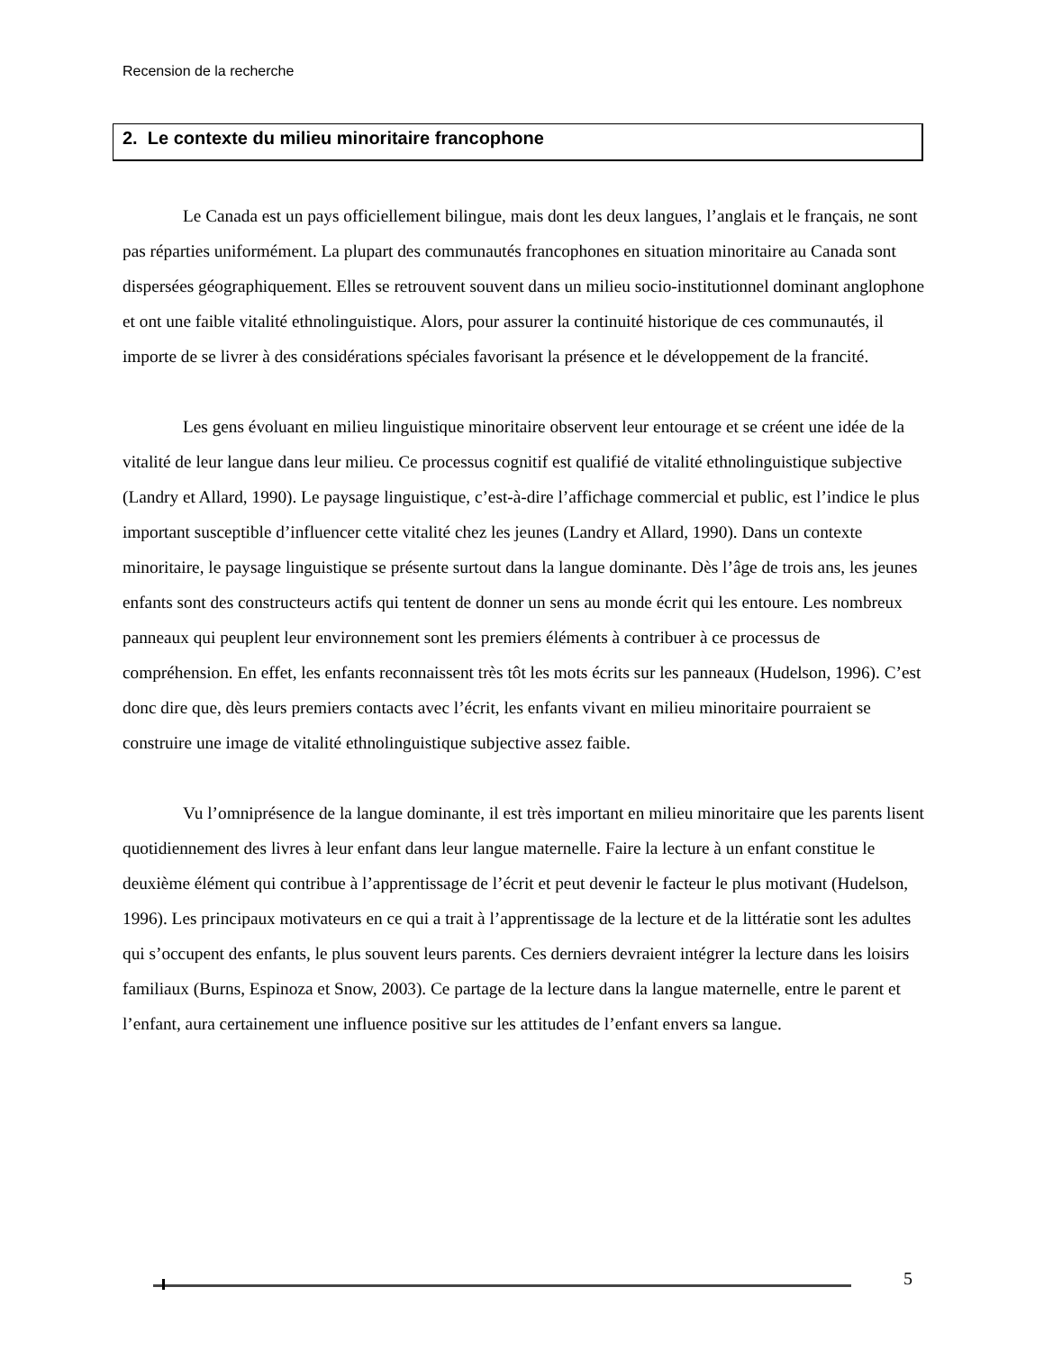Recension de la recherche
2. Le contexte du milieu minoritaire francophone
Le Canada est un pays officiellement bilingue, mais dont les deux langues, l’anglais et le français, ne sont pas réparties uniformément. La plupart des communautés francophones en situation minoritaire au Canada sont dispersées géographiquement. Elles se retrouvent souvent dans un milieu socio-institutionnel dominant anglophone et ont une faible vitalité ethnolinguistique. Alors, pour assurer la continuité historique de ces communautés, il importe de se livrer à des considérations spéciales favorisant la présence et le développement de la francité.
Les gens évoluant en milieu linguistique minoritaire observent leur entourage et se créent une idée de la vitalité de leur langue dans leur milieu. Ce processus cognitif est qualifié de vitalité ethnolinguistique subjective (Landry et Allard, 1990). Le paysage linguistique, c’est-à-dire l’affichage commercial et public, est l’indice le plus important susceptible d’influencer cette vitalité chez les jeunes (Landry et Allard, 1990). Dans un contexte minoritaire, le paysage linguistique se présente surtout dans la langue dominante. Dès l’âge de trois ans, les jeunes enfants sont des constructeurs actifs qui tentent de donner un sens au monde écrit qui les entoure. Les nombreux panneaux qui peuplent leur environnement sont les premiers éléments à contribuer à ce processus de compréhension. En effet, les enfants reconnaissent très tôt les mots écrits sur les panneaux (Hudelson, 1996). C’est donc dire que, dès leurs premiers contacts avec l’écrit, les enfants vivant en milieu minoritaire pourraient se construire une image de vitalité ethnolinguistique subjective assez faible.
Vu l’omniprésence de la langue dominante, il est très important en milieu minoritaire que les parents lisent quotidiennement des livres à leur enfant dans leur langue maternelle. Faire la lecture à un enfant constitue le deuxième élément qui contribue à l’apprentissage de l’écrit et peut devenir le facteur le plus motivant (Hudelson, 1996). Les principaux motivateurs en ce qui a trait à l’apprentissage de la lecture et de la littératie sont les adultes qui s’occupent des enfants, le plus souvent leurs parents. Ces derniers devraient intégrer la lecture dans les loisirs familiaux (Burns, Espinoza et Snow, 2003). Ce partage de la lecture dans la langue maternelle, entre le parent et l’enfant, aura certainement une influence positive sur les attitudes de l’enfant envers sa langue.
5